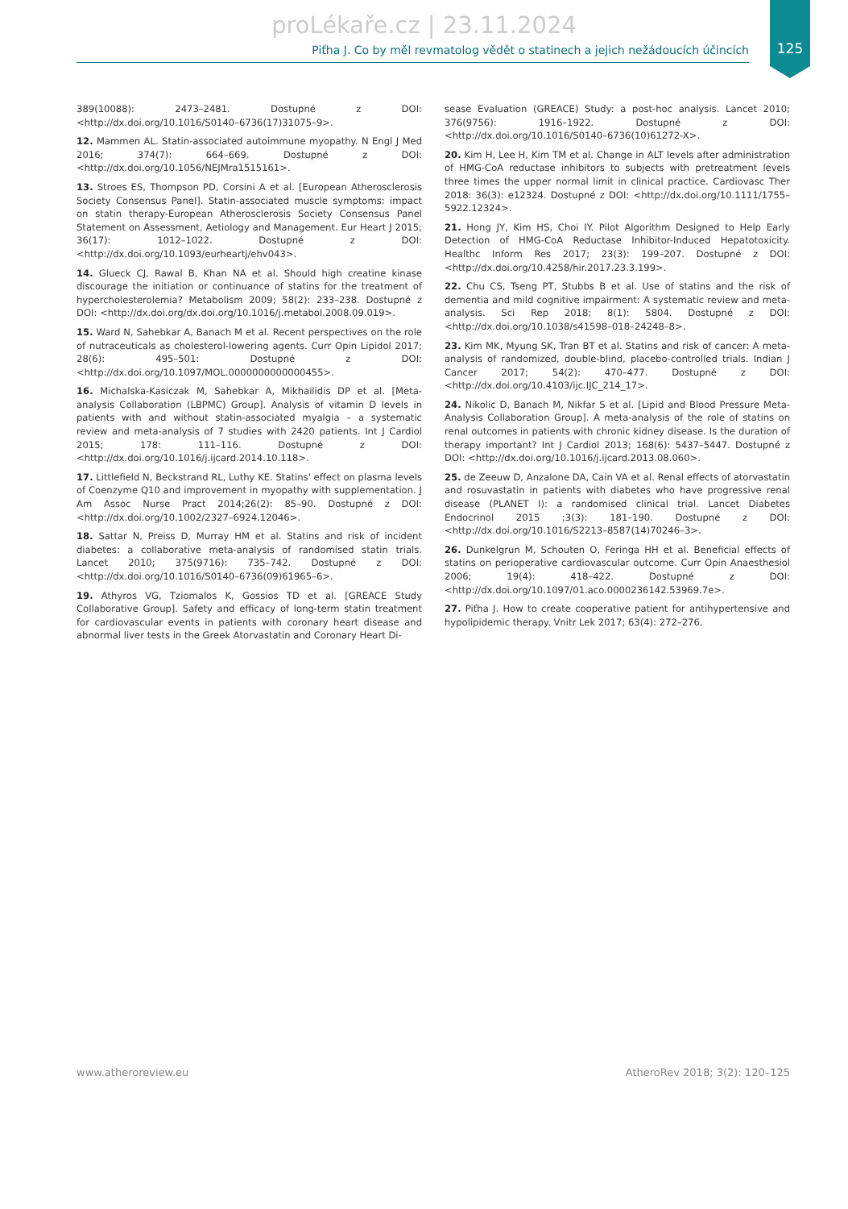proLékaře.cz | 23.11.2024
Piťha J. Co by měl revmatolog vědět o statinech a jejich nežádoucích účincích
125
389(10088): 2473–2481. Dostupné z DOI: <http://dx.doi.org/10.1016/S0140–6736(17)31075–9>.
12. Mammen AL. Statin-associated autoimmune myopathy. N Engl J Med 2016; 374(7): 664–669. Dostupné z DOI: <http://dx.doi.org/10.1056/NEJMra1515161>.
13. Stroes ES, Thompson PD, Corsini A et al. [European Atherosclerosis Society Consensus Panel]. Statin-associated muscle symptoms: impact on statin therapy-European Atherosclerosis Society Consensus Panel Statement on Assessment, Aetiology and Management. Eur Heart J 2015; 36(17): 1012–1022. Dostupné z DOI: <http://dx.doi.org/10.1093/eurheartj/ehv043>.
14. Glueck CJ, Rawal B, Khan NA et al. Should high creatine kinase discourage the initiation or continuance of statins for the treatment of hypercholesterolemia? Metabolism 2009; 58(2): 233–238. Dostupné z DOI: <http://dx.doi.org/dx.doi.org/10.1016/j.metabol.2008.09.019>.
15. Ward N, Sahebkar A, Banach M et al. Recent perspectives on the role of nutraceuticals as cholesterol-lowering agents. Curr Opin Lipidol 2017; 28(6): 495–501: Dostupné z DOI: <http://dx.doi.org/10.1097/MOL.0000000000000455>.
16. Michalska-Kasiczak M, Sahebkar A, Mikhailidis DP et al. [Meta-analysis Collaboration (LBPMC) Group]. Analysis of vitamin D levels in patients with and without statin-associated myalgia – a systematic review and meta-analysis of 7 studies with 2420 patients. Int J Cardiol 2015; 178: 111–116. Dostupné z DOI: <http://dx.doi.org/10.1016/j.ijcard.2014.10.118>.
17. Littlefield N, Beckstrand RL, Luthy KE. Statins' effect on plasma levels of Coenzyme Q10 and improvement in myopathy with supplementation. J Am Assoc Nurse Pract 2014;26(2): 85–90. Dostupné z DOI: <http://dx.doi.org/10.1002/2327–6924.12046>.
18. Sattar N, Preiss D, Murray HM et al. Statins and risk of incident diabetes: a collaborative meta-analysis of randomised statin trials. Lancet 2010; 375(9716): 735–742. Dostupné z DOI: <http://dx.doi.org/10.1016/S0140–6736(09)61965–6>.
19. Athyros VG, Tziomalos K, Gossios TD et al. [GREACE Study Collaborative Group]. Safety and efficacy of long-term statin treatment for cardiovascular events in patients with coronary heart disease and abnormal liver tests in the Greek Atorvastatin and Coronary Heart Di-
sease Evaluation (GREACE) Study: a post-hoc analysis. Lancet 2010; 376(9756): 1916–1922. Dostupné z DOI: <http://dx.doi.org/10.1016/S0140–6736(10)61272-X>.
20. Kim H, Lee H, Kim TM et al. Change in ALT levels after administration of HMG-CoA reductase inhibitors to subjects with pretreatment levels three times the upper normal limit in clinical practice. Cardiovasc Ther 2018: 36(3): e12324. Dostupné z DOI: <http://dx.doi.org/10.1111/1755–5922.12324>.
21. Hong JY, Kim HS, Choi IY. Pilot Algorithm Designed to Help Early Detection of HMG-CoA Reductase Inhibitor-Induced Hepatotoxicity. Healthc Inform Res 2017; 23(3): 199–207. Dostupné z DOI: <http://dx.doi.org/10.4258/hir.2017.23.3.199>.
22. Chu CS, Tseng PT, Stubbs B et al. Use of statins and the risk of dementia and mild cognitive impairment: A systematic review and meta-analysis. Sci Rep 2018; 8(1): 5804. Dostupné z DOI: <http://dx.doi.org/10.1038/s41598–018–24248–8>.
23. Kim MK, Myung SK, Tran BT et al. Statins and risk of cancer: A meta-analysis of randomized, double-blind, placebo-controlled trials. Indian J Cancer 2017; 54(2): 470–477. Dostupné z DOI: <http://dx.doi.org/10.4103/ijc.IJC_214_17>.
24. Nikolic D, Banach M, Nikfar S et al. [Lipid and Blood Pressure Meta-Analysis Collaboration Group]. A meta-analysis of the role of statins on renal outcomes in patients with chronic kidney disease. Is the duration of therapy important? Int J Cardiol 2013; 168(6): 5437–5447. Dostupné z DOI: <http://dx.doi.org/10.1016/j.ijcard.2013.08.060>.
25. de Zeeuw D, Anzalone DA, Cain VA et al. Renal effects of atorvastatin and rosuvastatin in patients with diabetes who have progressive renal disease (PLANET I): a randomised clinical trial. Lancet Diabetes Endocrinol 2015 ;3(3): 181–190. Dostupné z DOI: <http://dx.doi.org/10.1016/S2213–8587(14)70246–3>.
26. Dunkelgrun M, Schouten O, Feringa HH et al. Beneficial effects of statins on perioperative cardiovascular outcome. Curr Opin Anaesthesiol 2006; 19(4): 418–422. Dostupné z DOI: <http://dx.doi.org/10.1097/01.aco.0000236142.53969.7e>.
27. Piťha J. How to create cooperative patient for antihypertensive and hypolipidemic therapy. Vnitr Lek 2017; 63(4): 272–276.
www.atheroreview.eu AtheroRev 2018; 3(2): 120–125